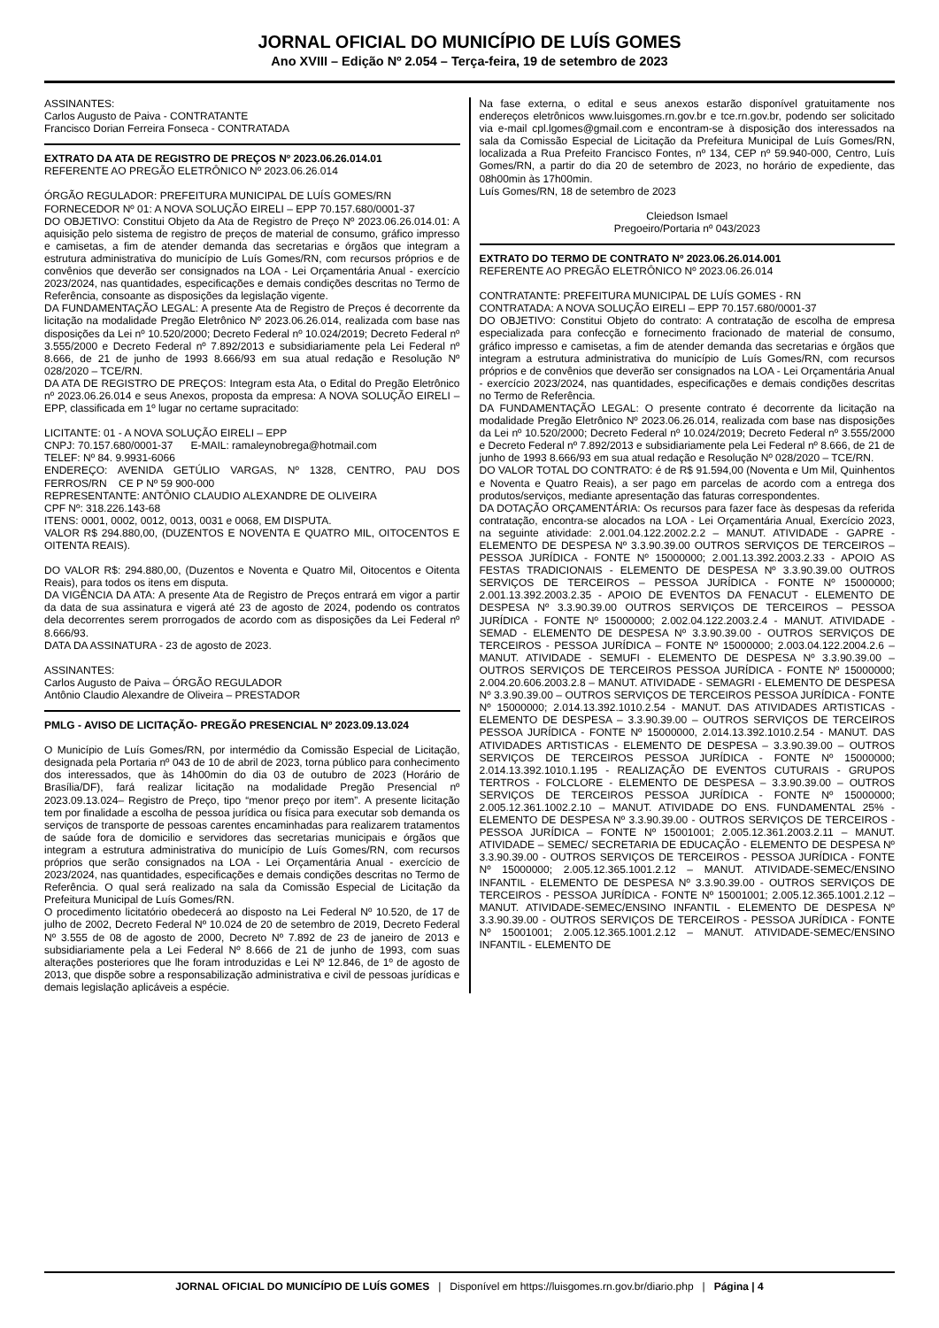JORNAL OFICIAL DO MUNICÍPIO DE LUÍS GOMES
Ano XVIII – Edição Nº 2.054 – Terça-feira, 19 de setembro de 2023
ASSINANTES:
Carlos Augusto de Paiva - CONTRATANTE
Francisco Dorian Ferreira Fonseca - CONTRATADA
EXTRATO DA ATA DE REGISTRO DE PREÇOS Nº 2023.06.26.014.01
REFERENTE AO PREGÃO ELETRÔNICO Nº 2023.06.26.014
ÓRGÃO REGULADOR: PREFEITURA MUNICIPAL DE LUÍS GOMES/RN
FORNECEDOR Nº 01: A NOVA SOLUÇÃO EIRELI – EPP 70.157.680/0001-37
DO OBJETIVO: Constitui Objeto da Ata de Registro de Preço Nº 2023.06.26.014.01: A aquisição pelo sistema de registro de preços de material de consumo, gráfico impresso e camisetas, a fim de atender demanda das secretarias e órgãos que integram a estrutura administrativa do município de Luís Gomes/RN, com recursos próprios e de convênios que deverão ser consignados na LOA - Lei Orçamentária Anual - exercício 2023/2024, nas quantidades, especificações e demais condições descritas no Termo de Referência, consoante as disposições da legislação vigente.
DA FUNDAMENTAÇÃO LEGAL: A presente Ata de Registro de Preços é decorrente da licitação na modalidade Pregão Eletrônico Nº 2023.06.26.014, realizada com base nas disposições da Lei nº 10.520/2000; Decreto Federal nº 10.024/2019; Decreto Federal nº 3.555/2000 e Decreto Federal nº 7.892/2013 e subsidiariamente pela Lei Federal nº 8.666, de 21 de junho de 1993 8.666/93 em sua atual redação e Resolução Nº 028/2020 – TCE/RN.
DA ATA DE REGISTRO DE PREÇOS: Integram esta Ata, o Edital do Pregão Eletrônico nº 2023.06.26.014 e seus Anexos, proposta da empresa: A NOVA SOLUÇÃO EIRELI – EPP, classificada em 1º lugar no certame supracitado:
LICITANTE: 01 - A NOVA SOLUÇÃO EIRELI – EPP
CNPJ: 70.157.680/0001-37 E-MAIL: ramaleynobrega@hotmail.com
TELEF: Nº 84. 9.9931-6066
ENDEREÇO: AVENIDA GETÚLIO VARGAS, Nº 1328, CENTRO, PAU DOS FERROS/RN CE P Nº 59 900-000
REPRESENTANTE: ANTÔNIO CLAUDIO ALEXANDRE DE OLIVEIRA
CPF Nº: 318.226.143-68
ITENS: 0001, 0002, 0012, 0013, 0031 e 0068, EM DISPUTA.
VALOR R$ 294.880,00, (DUZENTOS E NOVENTA E QUATRO MIL, OITOCENTOS E OITENTA REAIS).
DO VALOR R$: 294.880,00, (Duzentos e Noventa e Quatro Mil, Oitocentos e Oitenta Reais), para todos os itens em disputa.
DA VIGÊNCIA DA ATA: A presente Ata de Registro de Preços entrará em vigor a partir da data de sua assinatura e vigerá até 23 de agosto de 2024, podendo os contratos dela decorrentes serem prorrogados de acordo com as disposições da Lei Federal nº 8.666/93.
DATA DA ASSINATURA - 23 de agosto de 2023.
ASSINANTES:
Carlos Augusto de Paiva – ÓRGÃO REGULADOR
Antônio Claudio Alexandre de Oliveira – PRESTADOR
PMLG - AVISO DE LICITAÇÃO- PREGÃO PRESENCIAL Nº 2023.09.13.024
O Município de Luís Gomes/RN, por intermédio da Comissão Especial de Licitação, designada pela Portaria nº 043 de 10 de abril de 2023, torna público para conhecimento dos interessados, que às 14h00min do dia 03 de outubro de 2023 (Horário de Brasília/DF), fará realizar licitação na modalidade Pregão Presencial nº 2023.09.13.024– Registro de Preço, tipo “menor preço por item”. A presente licitação tem por finalidade a escolha de pessoa jurídica ou física para executar sob demanda os serviços de transporte de pessoas carentes encaminhadas para realizarem tratamentos de saúde fora de domicilio e servidores das secretarias municipais e órgãos que integram a estrutura administrativa do município de Luís Gomes/RN, com recursos próprios que serão consignados na LOA - Lei Orçamentária Anual - exercício de 2023/2024, nas quantidades, especificações e demais condições descritas no Termo de Referência. O qual será realizado na sala da Comissão Especial de Licitação da Prefeitura Municipal de Luís Gomes/RN.
O procedimento licitatório obedecerá ao disposto na Lei Federal Nº 10.520, de 17 de julho de 2002, Decreto Federal Nº 10.024 de 20 de setembro de 2019, Decreto Federal Nº 3.555 de 08 de agosto de 2000, Decreto Nº 7.892 de 23 de janeiro de 2013 e subsidiariamente pela a Lei Federal Nº 8.666 de 21 de junho de 1993, com suas alterações posteriores que lhe foram introduzidas e Lei Nº 12.846, de 1º de agosto de 2013, que dispõe sobre a responsabilização administrativa e civil de pessoas jurídicas e demais legislação aplicáveis a espécie.
Na fase externa, o edital e seus anexos estarão disponível gratuitamente nos endereços eletrônicos www.luisgomes.rn.gov.br e tce.rn.gov.br, podendo ser solicitado via e-mail cpl.lgomes@gmail.com e encontram-se à disposição dos interessados na sala da Comissão Especial de Licitação da Prefeitura Municipal de Luís Gomes/RN, localizada a Rua Prefeito Francisco Fontes, nº 134, CEP nº 59.940-000, Centro, Luís Gomes/RN, a partir do dia 20 de setembro de 2023, no horário de expediente, das 08h00min às 17h00min.
Luís Gomes/RN, 18 de setembro de 2023
Cleiedson Ismael
Pregoeiro/Portaria nº 043/2023
EXTRATO DO TERMO DE CONTRATO Nº 2023.06.26.014.001
REFERENTE AO PREGÃO ELETRÔNICO Nº 2023.06.26.014
CONTRATANTE: PREFEITURA MUNICIPAL DE LUÍS GOMES - RN
CONTRATADA: A NOVA SOLUÇÃO EIRELI – EPP 70.157.680/0001-37
DO OBJETIVO: Constitui Objeto do contrato: A contratação de escolha de empresa especializada para confecção e fornecimento fracionado de material de consumo, gráfico impresso e camisetas, a fim de atender demanda das secretarias e órgãos que integram a estrutura administrativa do município de Luís Gomes/RN, com recursos próprios e de convênios que deverão ser consignados na LOA - Lei Orçamentária Anual - exercício 2023/2024, nas quantidades, especificações e demais condições descritas no Termo de Referência.
DA FUNDAMENTAÇÃO LEGAL: O presente contrato é decorrente da licitação na modalidade Pregão Eletrônico Nº 2023.06.26.014, realizada com base nas disposições da Lei nº 10.520/2000; Decreto Federal nº 10.024/2019; Decreto Federal nº 3.555/2000 e Decreto Federal nº 7.892/2013 e subsidiariamente pela Lei Federal nº 8.666, de 21 de junho de 1993 8.666/93 em sua atual redação e Resolução Nº 028/2020 – TCE/RN.
DO VALOR TOTAL DO CONTRATO: é de R$ 91.594,00 (Noventa e Um Mil, Quinhentos e Noventa e Quatro Reais), a ser pago em parcelas de acordo com a entrega dos produtos/serviços, mediante apresentação das faturas correspondentes.
DA DOTAÇÃO ORÇAMENTÁRIA: Os recursos para fazer face às despesas da referida contratação, encontra-se alocados na LOA - Lei Orçamentária Anual, Exercício 2023, na seguinte atividade: 2.001.04.122.2002.2.2 – MANUT. ATIVIDADE - GAPRE - ELEMENTO DE DESPESA Nº 3.3.90.39.00 OUTROS SERVIÇOS DE TERCEIROS – PESSOA JURÍDICA - FONTE Nº 15000000; 2.001.13.392.2003.2.33 - APOIO AS FESTAS TRADICIONAIS - ELEMENTO DE DESPESA Nº 3.3.90.39.00 OUTROS SERVIÇOS DE TERCEIROS – PESSOA JURÍDICA - FONTE Nº 15000000; 2.001.13.392.2003.2.35 - APOIO DE EVENTOS DA FENACUT - ELEMENTO DE DESPESA Nº 3.3.90.39.00 OUTROS SERVIÇOS DE TERCEIROS – PESSOA JURÍDICA - FONTE Nº 15000000; 2.002.04.122.2003.2.4 - MANUT. ATIVIDADE - SEMAD - ELEMENTO DE DESPESA Nº 3.3.90.39.00 - OUTROS SERVIÇOS DE TERCEIROS - PESSOA JURÍDICA – FONTE Nº 15000000; 2.003.04.122.2004.2.6 – MANUT. ATIVIDADE - SEMUFI - ELEMENTO DE DESPESA Nº 3.3.90.39.00 – OUTROS SERVIÇOS DE TERCEIROS PESSOA JURÍDICA - FONTE Nº 15000000; 2.004.20.606.2003.2.8 – MANUT. ATIVIDADE - SEMAGRI - ELEMENTO DE DESPESA Nº 3.3.90.39.00 – OUTROS SERVIÇOS DE TERCEIROS PESSOA JURÍDICA - FONTE Nº 15000000; 2.014.13.392.1010.2.54 - MANUT. DAS ATIVIDADES ARTISTICAS - ELEMENTO DE DESPESA – 3.3.90.39.00 – OUTROS SERVIÇOS DE TERCEIROS PESSOA JURÍDICA - FONTE Nº 15000000, 2.014.13.392.1010.2.54 - MANUT. DAS ATIVIDADES ARTISTICAS - ELEMENTO DE DESPESA – 3.3.90.39.00 – OUTROS SERVIÇOS DE TERCEIROS PESSOA JURÍDICA - FONTE Nº 15000000; 2.014.13.392.1010.1.195 - REALIZAÇÃO DE EVENTOS CUTURAIS - GRUPOS TERTROS - FOLCLORE - ELEMENTO DE DESPESA – 3.3.90.39.00 – OUTROS SERVIÇOS DE TERCEIROS PESSOA JURÍDICA - FONTE Nº 15000000; 2.005.12.361.1002.2.10 – MANUT. ATIVIDADE DO ENS. FUNDAMENTAL 25% - ELEMENTO DE DESPESA Nº 3.3.90.39.00 - OUTROS SERVIÇOS DE TERCEIROS - PESSOA JURÍDICA – FONTE Nº 15001001; 2.005.12.361.2003.2.11 – MANUT. ATIVIDADE – SEMEC/ SECRETARIA DE EDUCAÇÃO - ELEMENTO DE DESPESA Nº 3.3.90.39.00 - OUTROS SERVIÇOS DE TERCEIROS - PESSOA JURÍDICA - FONTE Nº 15000000; 2.005.12.365.1001.2.12 – MANUT. ATIVIDADE-SEMEC/ENSINO INFANTIL - ELEMENTO DE DESPESA Nº 3.3.90.39.00 - OUTROS SERVIÇOS DE TERCEIROS - PESSOA JURÍDICA - FONTE Nº 15001001; 2.005.12.365.1001.2.12 – MANUT. ATIVIDADE-SEMEC/ENSINO INFANTIL - ELEMENTO DE DESPESA Nº 3.3.90.39.00 - OUTROS SERVIÇOS DE TERCEIROS - PESSOA JURÍDICA - FONTE Nº 15001001; 2.005.12.365.1001.2.12 – MANUT. ATIVIDADE-SEMEC/ENSINO INFANTIL - ELEMENTO DE
JORNAL OFICIAL DO MUNICÍPIO DE LUÍS GOMES | Disponível em https://luisgomes.rn.gov.br/diario.php | Página | 4